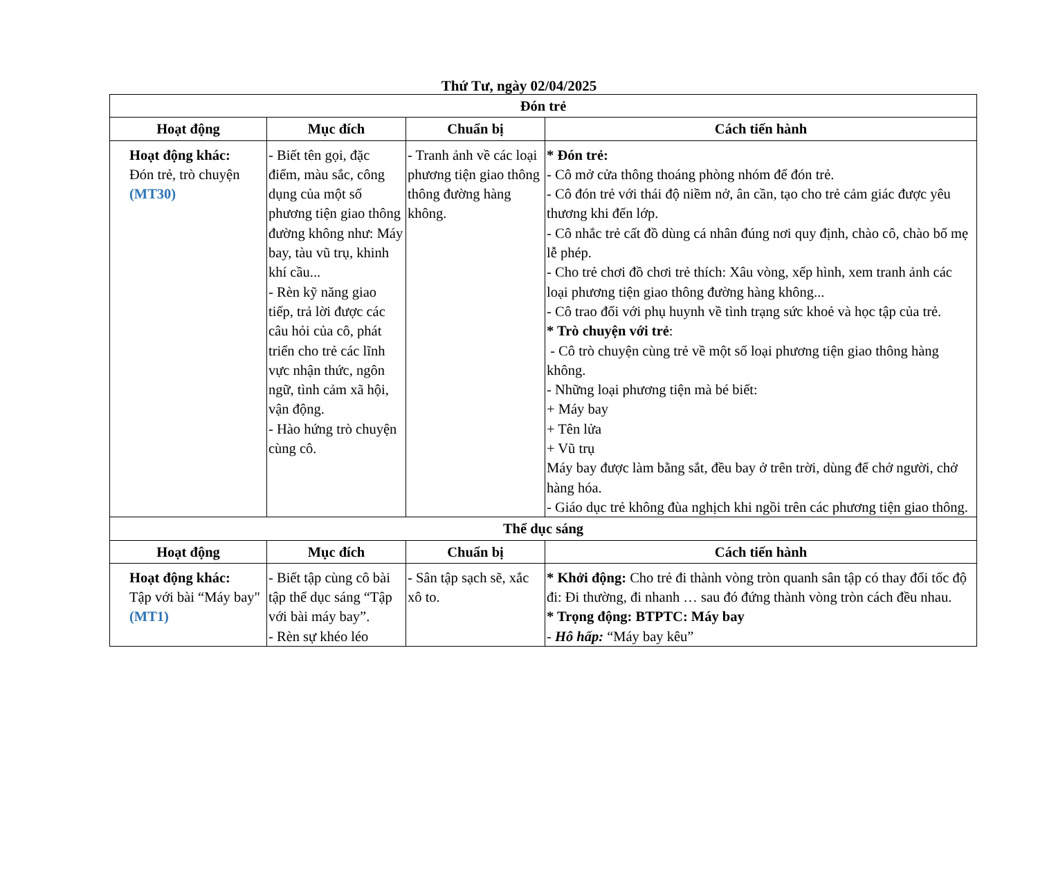Thứ Tư, ngày 02/04/2025
| Đón trẻ | | | |
| --- | --- | --- | --- |
| Hoạt động | Mục đích | Chuẩn bị | Cách tiến hành |
| Hoạt động khác: Đón trẻ, trò chuyện (MT30) | - Biết tên gọi, đặc điểm, màu sắc, công dụng của một số phương tiện giao thông đường không như: Máy bay, tàu vũ trụ, khinh khí cầu... - Rèn kỹ năng giao tiếp, trả lời được các câu hỏi của cô, phát triển cho trẻ các lĩnh vực nhận thức, ngôn ngữ, tình cảm xã hội, vận động. - Hào hứng trò chuyện cùng cô. | - Tranh ảnh về các loại phương tiện giao thông thông đường hàng không. | * Đón trẻ: - Cô mở cửa thông thoáng phòng nhóm để đón trẻ. - Cô đón trẻ với thái độ niềm nở, ân cần, tạo cho trẻ cảm giác được yêu thương khi đến lớp. - Cô nhắc trẻ cất đồ dùng cá nhân đúng nơi quy định, chào cô, chào bố mẹ lễ phép. - Cho trẻ chơi đồ chơi trẻ thích: Xâu vòng, xếp hình, xem tranh ảnh các loại phương tiện giao thông đường hàng không... - Cô trao đổi với phụ huynh về tình trạng sức khoẻ và học tập của trẻ. * Trò chuyện với trẻ : - Cô trò chuyện cùng trẻ về một số loại phương tiện giao thông hàng không. - Những loại phương tiện mà bé biết: + Máy bay + Tên lửa + Vũ trụ Máy bay được làm bằng sắt, đều bay ở trên trời, dùng để chở người, chở hàng hóa. - Giáo dục trẻ không đùa nghịch khi ngồi trên các phương tiện giao thông. |
| Thể dục sáng | | | |
| Hoạt động | Mục đích | Chuẩn bị | Cách tiến hành |
| Hoạt động khác: Tập với bài “Máy bay" (MT1) | - Biết tập cùng cô bài tập thể dục sáng “Tập với bài máy bay”. - Rèn sự khéo léo | - Sân tập sạch sẽ, xắc xô to. | * Khởi động: Cho trẻ đi thành vòng tròn quanh sân tập có thay đổi tốc độ đi: Đi thường, đi nhanh … sau đó đứng thành vòng tròn cách đều nhau. * Trọng động: BTPTC: Máy bay - Hô hấp: “Máy bay kêu” |